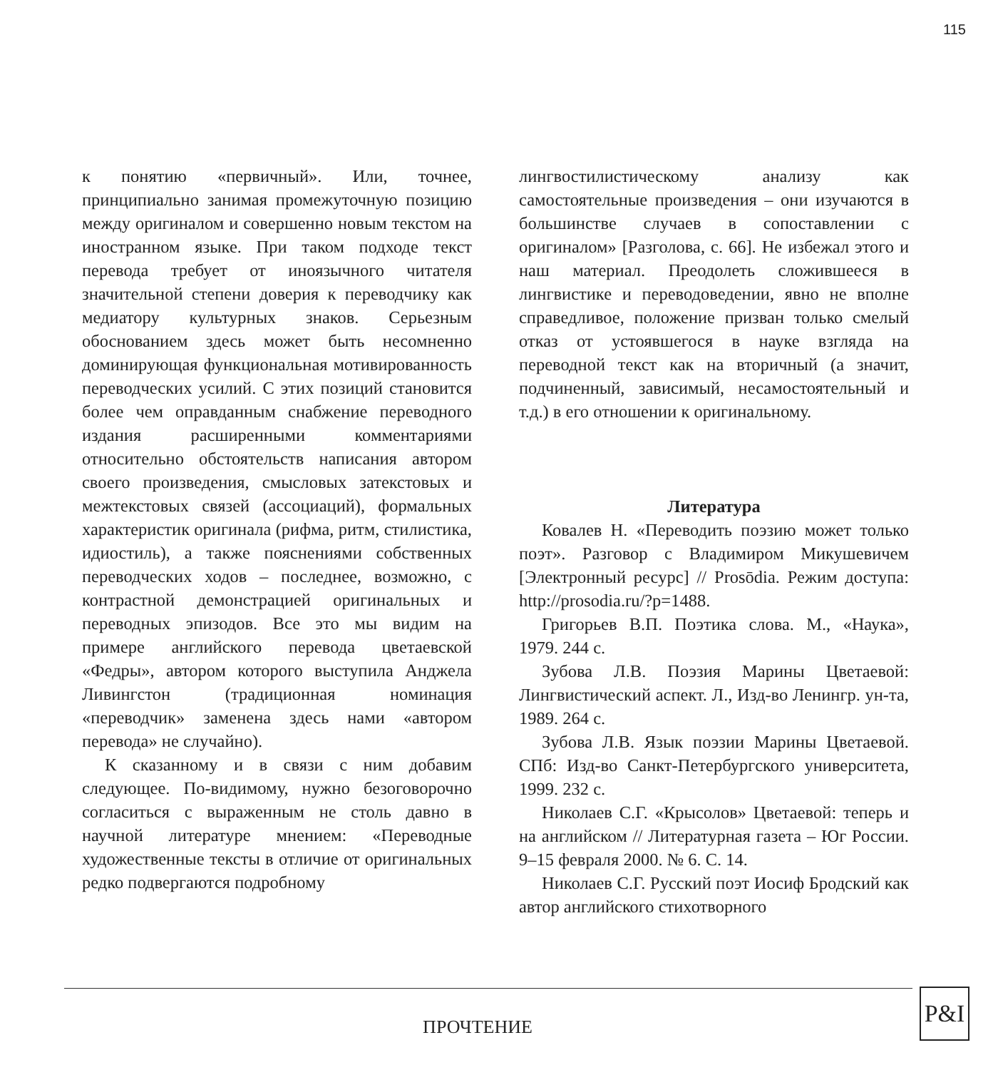115
к понятию «первичный». Или, точнее, принципиально занимая промежуточную позицию между оригиналом и совершенно новым текстом на иностранном языке. При таком подходе текст перевода требует от иноязычного читателя значительной степени доверия к переводчику как медиатору культурных знаков. Серьезным обоснованием здесь может быть несомненно доминирующая функциональная мотивированность переводческих усилий. С этих позиций становится более чем оправданным снабжение переводного издания расширенными комментариями относительно обстоятельств написания автором своего произведения, смысловых затекстовых и межтекстовых связей (ассоциаций), формальных характеристик оригинала (рифма, ритм, стилистика, идиостиль), а также пояснениями собственных переводческих ходов – последнее, возможно, с контрастной демонстрацией оригинальных и переводных эпизодов. Все это мы видим на примере английского перевода цветаевской «Федры», автором которого выступила Анджела Ливингстон (традиционная номинация «переводчик» заменена здесь нами «автором перевода» не случайно).
К сказанному и в связи с ним добавим следующее. По-видимому, нужно безоговорочно согласиться с выраженным не столь давно в научной литературе мнением: «Переводные художественные тексты в отличие от оригинальных редко подвергаются подробному
лингвостилистическому анализу как самостоятельные произведения – они изучаются в большинстве случаев в сопоставлении с оригиналом» [Разголова, с. 66]. Не избежал этого и наш материал. Преодолеть сложившееся в лингвистике и переводоведении, явно не вполне справедливое, положение призван только смелый отказ от устоявшегося в науке взгляда на переводной текст как на вторичный (а значит, подчиненный, зависимый, несамостоятельный и т.д.) в его отношении к оригинальному.
Литература
Ковалев Н. «Переводить поэзию может только поэт». Разговор с Владимиром Микушевичем [Электронный ресурс] // Prosōdia. Режим доступа: http://prosodia.ru/?p=1488.
Григорьев В.П. Поэтика слова. М., «Наука», 1979. 244 с.
Зубова Л.В. Поэзия Марины Цветаевой: Лингвистический аспект. Л., Изд-во Ленингр. ун-та, 1989. 264 с.
Зубова Л.В. Язык поэзии Марины Цветаевой. СПб: Изд-во Санкт-Петербургского университета, 1999. 232 с.
Николаев С.Г. «Крысолов» Цветаевой: теперь и на английском // Литературная газета – Юг России. 9–15 февраля 2000. № 6. С. 14.
Николаев С.Г. Русский поэт Иосиф Бродский как автор английского стихотворного
ПРОЧТЕНИЕ
P&I